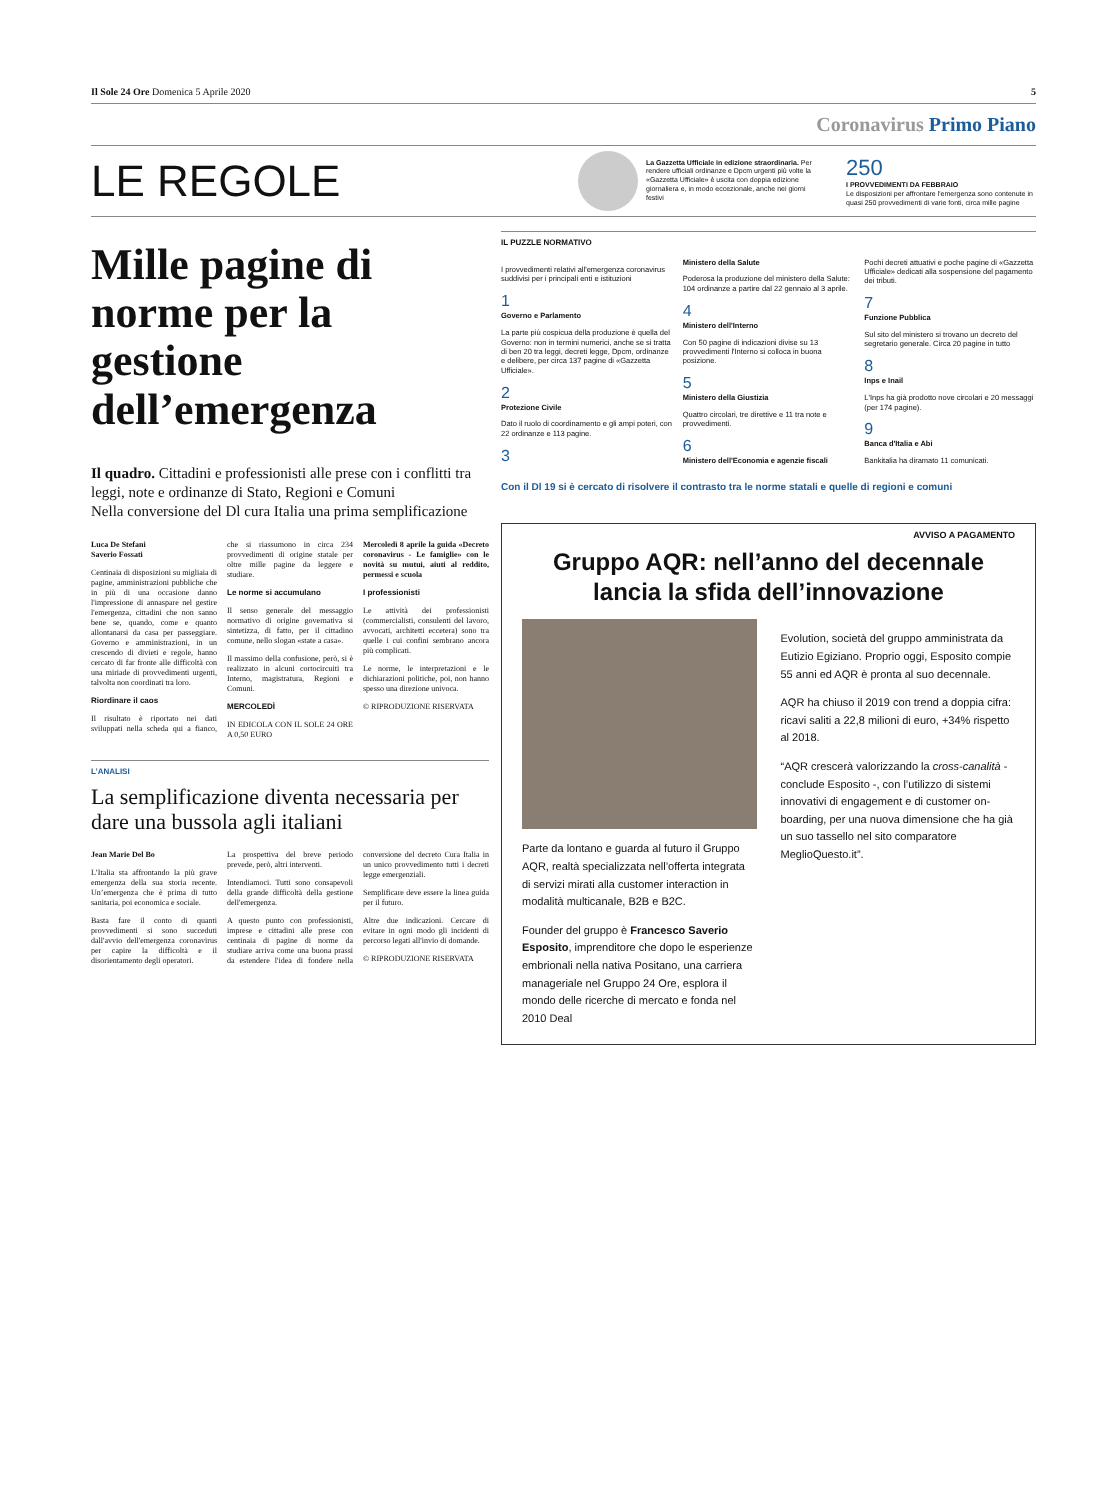Il Sole 24 Ore Domenica 5 Aprile 2020 5
Coronavirus Primo Piano
LE REGOLE
La Gazzetta Ufficiale in edizione straordinaria. Per rendere ufficiali ordinanze e Dpcm urgenti più volte la «Gazzetta Ufficiale» è uscita con doppia edizione giornaliera e, in modo eccezionale, anche nei giorni festivi
250
I PROVVEDIMENTI DA FEBBRAIO
Le disposizioni per affrontare l'emergenza sono contenute in quasi 250 provvedimenti di varie fonti, circa mille pagine
Mille pagine di norme per la gestione dell’emergenza
Il quadro. Cittadini e professionisti alle prese con i conflitti tra leggi, note e ordinanze di Stato, Regioni e Comuni
Nella conversione del Dl cura Italia una prima semplificazione
Luca De Stefani
Saverio Fossati
Centinaia di disposizioni su migliaia di pagine, amministrazioni pubbliche che in più di una occasione danno l'impressione di annaspare nel gestire l'emergenza, cittadini che non sanno bene se, quando, come e quanto allontanarsi da casa per passeggiare. Governo e amministrazioni, in un crescendo di divieti e regole, hanno cercato di far fronte alle difficoltà con una miriade di provvedimenti urgenti, talvolta non coordinati tra loro.
Riordinare il caos
Il risultato è riportato nei dati sviluppati nella scheda qui a fianco, che si riassumono in circa 234 provvedimenti di origine statale per oltre mille pagine da leggere e studiare.
Le norme si accumulano
Il senso generale del messaggio normativo di origine governativa si sintetizza, di fatto, per il cittadino comune, nello slogan «state a casa».
Il massimo della confusione, però, si è realizzato in alcuni cortocircuiti tra Interno, magistratura, Regioni e Comuni.
MERCOLEDÌ
IN EDICOLA CON IL SOLE 24 ORE A 0,50 EURO
Mercoledì 8 aprile la guida «Decreto coronavirus - Le famiglie» con le novità su mutui, aiuti al reddito, permessi e scuola
I professionisti
Le attività dei professionisti (commercialisti, consulenti del lavoro, avvocati, architetti eccetera) sono tra quelle i cui confini sembrano ancora più complicati.
Le norme, le interpretazioni e le dichiarazioni politiche, poi, non hanno spesso una direzione univoca.
© RIPRODUZIONE RISERVATA
L’ANALISI
La semplificazione diventa necessaria per dare una bussola agli italiani
Jean Marie Del Bo
L’Italia sta affrontando la più grave emergenza della sua storia recente. Un’emergenza che è prima di tutto sanitaria, poi economica e sociale.
Basta fare il conto di quanti provvedimenti si sono succeduti dall'avvio dell'emergenza coronavirus per capire la difficoltà e il disorientamento degli operatori.
La prospettiva del breve periodo prevede, però, altri interventi.
Intendiamoci. Tutti sono consapevoli della grande difficoltà della gestione dell'emergenza.
A questo punto con professionisti, imprese e cittadini alle prese con centinaia di pagine di norme da studiare arriva come una buona prassi da estendere l'idea di fondere nella conversione del decreto Cura Italia in un unico provvedimento tutti i decreti legge emergenziali.
Semplificare deve essere la linea guida per il futuro.
Altre due indicazioni. Cercare di evitare in ogni modo gli incidenti di percorso legati all'invio di domande.
© RIPRODUZIONE RISERVATA
IL PUZZLE NORMATIVO
I provvedimenti relativi all'emergenza coronavirus suddivisi per i principali enti e istituzioni
1
Governo e Parlamento
La parte più cospicua della produzione è quella del Governo: non in termini numerici, anche se si tratta di ben 20 tra leggi, decreti legge, Dpcm, ordinanze e delibere, per circa 137 pagine di «Gazzetta Ufficiale».
2
Protezione Civile
Dato il ruolo di coordinamento e gli ampi poteri, con 22 ordinanze e 113 pagine.
3
Ministero della Salute
Poderosa la produzione del ministero della Salute: 104 ordinanze a partire dal 22 gennaio al 3 aprile.
4
Ministero dell'Interno
Con 50 pagine di indicazioni divise su 13 provvedimenti l'Interno si colloca in buona posizione.
5
Ministero della Giustizia
Quattro circolari, tre direttive e 11 tra note e provvedimenti.
6
Ministero dell'Economia e agenzie fiscali
Pochi decreti attuativi e poche pagine di «Gazzetta Ufficiale» dedicati alla sospensione del pagamento dei tributi.
7
Funzione Pubblica
Sul sito del ministero si trovano un decreto del segretario generale. Circa 20 pagine in tutto
8
Inps e Inail
L'Inps ha già prodotto nove circolari e 20 messaggi (per 174 pagine).
9
Banca d'Italia e Abi
Bankitalia ha diramato 11 comunicati.
Con il Dl 19 si è cercato di risolvere il contrasto tra le norme statali e quelle di regioni e comuni
AVVISO A PAGAMENTO
Gruppo AQR: nell’anno del decennale lancia la sfida dell’innovazione
Parte da lontano e guarda al futuro il Gruppo AQR, realtà specializzata nell’offerta integrata di servizi mirati alla customer interaction in modalità multicanale, B2B e B2C.
Founder del gruppo è Francesco Saverio Esposito, imprenditore che dopo le esperienze embrionali nella nativa Positano, una carriera manageriale nel Gruppo 24 Ore, esplora il mondo delle ricerche di mercato e fonda nel 2010 Deal
Evolution, società del gruppo amministrata da Eutizio Egiziano. Proprio oggi, Esposito compie 55 anni ed AQR è pronta al suo decennale.
AQR ha chiuso il 2019 con trend a doppia cifra: ricavi saliti a 22,8 milioni di euro, +34% rispetto al 2018.
“AQR crescerà valorizzando la cross-canalità - conclude Esposito -, con l’utilizzo di sistemi innovativi di engagement e di customer on-boarding, per una nuova dimensione che ha già un suo tassello nel sito comparatore MeglioQuesto.it”.